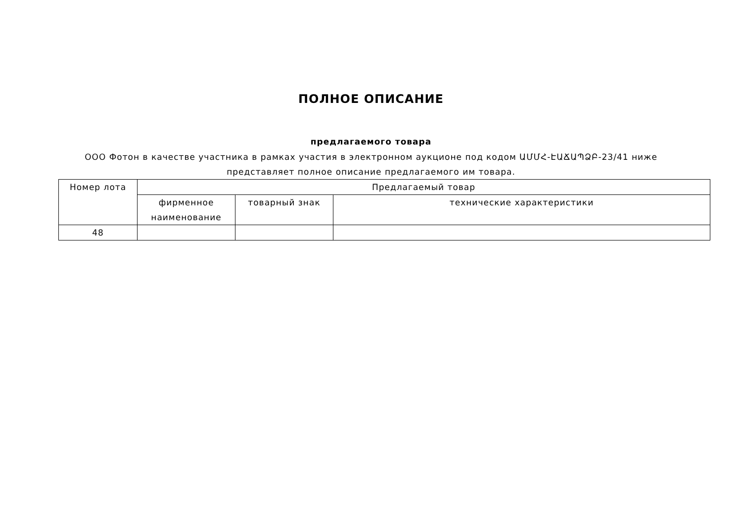ПОЛНОЕ ОПИСАНИЕ
предлагаемого товара
ООО Фотон в качестве участника в рамках участия в электронном аукционе под кодом ԱՄՄՀ-ԷԱՃԱՊՁԲ-23/41 ниже представляет полное описание предлагаемого им товара.
| Номер лота | Предлагаемый товар | | |
| --- | --- | --- | --- |
| | фирменное наименование | товарный знак | технические характеристики |
| 48 | | | |